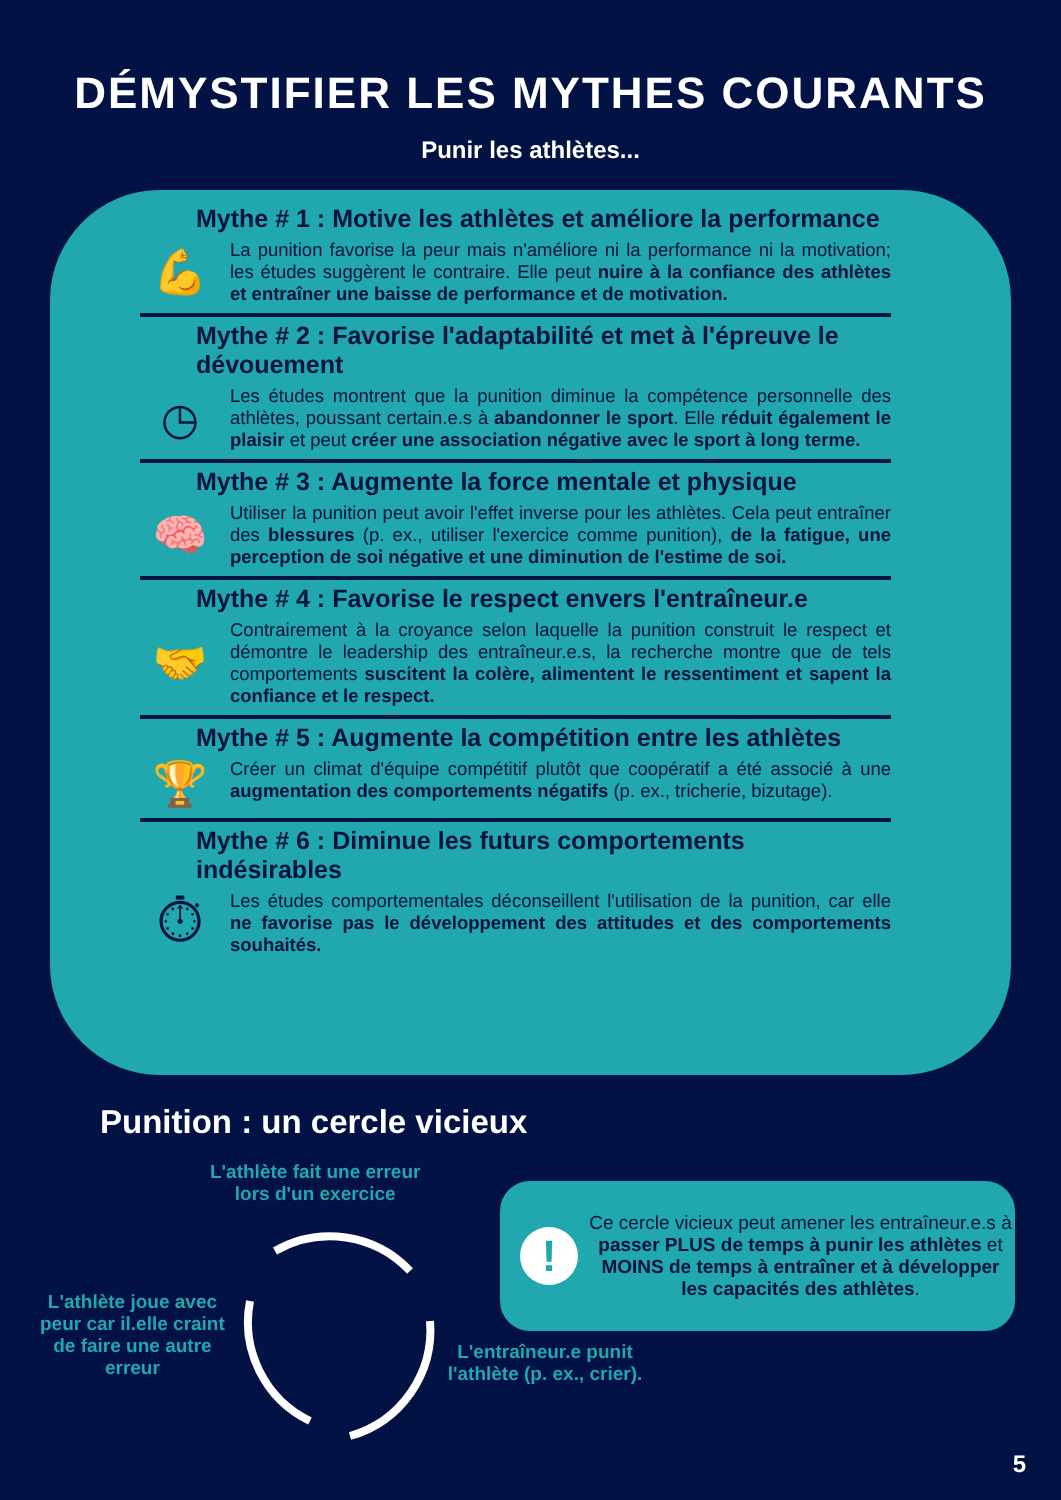DÉMYSTIFIER LES MYTHES COURANTS
Punir les athlètes...
Mythe # 1 : Motive les athlètes et améliore la performance
💪
La punition favorise la peur mais n'améliore ni la performance ni la motivation; les études suggèrent le contraire. Elle peut nuire à la confiance des athlètes et entraîner une baisse de performance et de motivation.
Mythe # 2 : Favorise l'adaptabilité et met à l'épreuve le dévouement
◷
Les études montrent que la punition diminue la compétence personnelle des athlètes, poussant certain.e.s à abandonner le sport. Elle réduit également le plaisir et peut créer une association négative avec le sport à long terme.
Mythe # 3 : Augmente la force mentale et physique
🧠
Utiliser la punition peut avoir l'effet inverse pour les athlètes. Cela peut entraîner des blessures (p. ex., utiliser l'exercice comme punition), de la fatigue, une perception de soi négative et une diminution de l'estime de soi.
Mythe # 4 : Favorise le respect envers l'entraîneur.e
🤝
Contrairement à la croyance selon laquelle la punition construit le respect et démontre le leadership des entraîneur.e.s, la recherche montre que de tels comportements suscitent la colère, alimentent le ressentiment et sapent la confiance et le respect.
Mythe # 5 : Augmente la compétition entre les athlètes
🏆
Créer un climat d'équipe compétitif plutôt que coopératif a été associé à une augmentation des comportements négatifs (p. ex., tricherie, bizutage).
Mythe # 6 : Diminue les futurs comportements indésirables
⏱
Les études comportementales déconseillent l'utilisation de la punition, car elle ne favorise pas le développement des attitudes et des comportements souhaités.
Punition : un cercle vicieux
L'athlète fait une erreur
lors d'un exercice
L'athlète joue avec
peur car il.elle craint
de faire une autre
erreur
L'entraîneur.e punit
l'athlète (p. ex., crier).
!
Ce cercle vicieux peut amener les entraîneur.e.s à passer PLUS de temps à punir les athlètes et MOINS de temps à entraîner et à développer les capacités des athlètes.
5